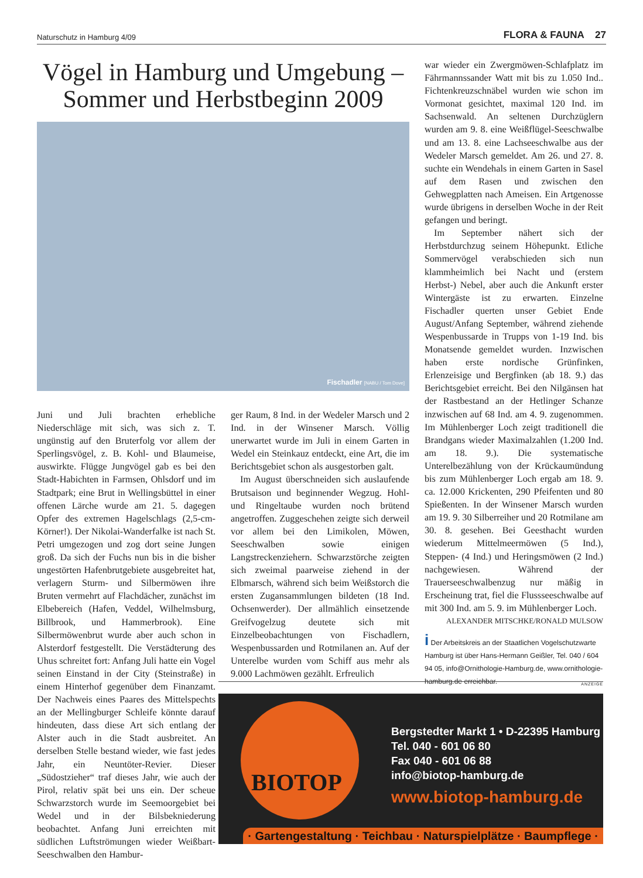Naturschutz in Hamburg 4/09 FLORA & FAUNA 27
Vögel in Hamburg und Umgebung – Sommer und Herbstbeginn 2009
Fischadler [NABU / Tom Dove]
Juni und Juli brachten erhebliche Niederschläge mit sich, was sich z. T. ungünstig auf den Bruterfolg vor allem der Sperlingsvögel, z. B. Kohl- und Blaumeise, auswirkte. Flügge Jungvögel gab es bei den Stadt-Habichten in Farmsen, Ohlsdorf und im Stadtpark; eine Brut in Wellingsbüttel in einer offenen Lärche wurde am 21. 5. dagegen Opfer des extremen Hagelschlags (2,5-cm-Körner!). Der Nikolai-Wanderfalke ist nach St. Petri umgezogen und zog dort seine Jungen groß. Da sich der Fuchs nun bis in die bisher ungestörten Hafenbrutgebiete ausgebreitet hat, verlagern Sturm- und Silbermöwen ihre Bruten vermehrt auf Flachdächer, zunächst im Elbebereich (Hafen, Veddel, Wilhelmsburg, Billbrook, und Hammerbrook). Eine Silbermöwenbrut wurde aber auch schon in Alsterdorf festgestellt. Die Verstädterung des Uhus schreitet fort: Anfang Juli hatte ein Vogel seinen Einstand in der City (Steinstraße) in einem Hinterhof gegenüber dem Finanzamt. Der Nachweis eines Paares des Mittelspechts an der Mellingburger Schleife könnte darauf hindeuten, dass diese Art sich entlang der Alster auch in die Stadt ausbreitet. An derselben Stelle bestand wieder, wie fast jedes Jahr, ein Neuntöter-Revier. Dieser „Südostzieher“ traf dieses Jahr, wie auch der Pirol, relativ spät bei uns ein. Der scheue Schwarzstorch wurde im Seemoorgebiet bei Wedel und in der Bilsbekniederung beobachtet. Anfang Juni erreichten mit südlichen Luftströmungen wieder Weißbart-Seeschwalben den Hambur-
ger Raum, 8 Ind. in der Wedeler Marsch und 2 Ind. in der Winsener Marsch. Völlig unerwartet wurde im Juli in einem Garten in Wedel ein Steinkauz entdeckt, eine Art, die im Berichtsgebiet schon als ausgestorben galt.
Im August überschneiden sich auslaufende Brutsaison und beginnender Wegzug. Hohl- und Ringeltaube wurden noch brütend angetroffen. Zuggeschehen zeigte sich derweil vor allem bei den Limikolen, Möwen, Seeschwalben sowie einigen Langstreckenziehern. Schwarzstörche zeigten sich zweimal paarweise ziehend in der Elbmarsch, während sich beim Weißstorch die ersten Zugansammlungen bildeten (18 Ind. Ochsenwerder). Der allmählich einsetzende Greifvogelzug deutete sich mit Einzelbeobachtungen von Fischadlern, Wespenbussarden und Rotmilanen an. Auf der Unterelbe wurden vom Schiff aus mehr als 9.000 Lachmöwen gezählt. Erfreulich
war wieder ein Zwergmöwen-Schlafplatz im Fährmannssander Watt mit bis zu 1.050 Ind.. Fichtenkreuzschnäbel wurden wie schon im Vormonat gesichtet, maximal 120 Ind. im Sachsenwald. An seltenen Durchzüglern wurden am 9. 8. eine Weißflügel-Seeschwalbe und am 13. 8. eine Lachseeschwalbe aus der Wedeler Marsch gemeldet. Am 26. und 27. 8. suchte ein Wendehals in einem Garten in Sasel auf dem Rasen und zwischen den Gehwegplatten nach Ameisen. Ein Artgenosse wurde übrigens in derselben Woche in der Reit gefangen und beringt.
Im September nähert sich der Herbstdurchzug seinem Höhepunkt. Etliche Sommervögel verabschieden sich nun klammheimlich bei Nacht und (erstem Herbst-) Nebel, aber auch die Ankunft erster Wintergäste ist zu erwarten. Einzelne Fischadler querten unser Gebiet Ende August/Anfang September, während ziehende Wespenbussarde in Trupps von 1-19 Ind. bis Monatsende gemeldet wurden. Inzwischen haben erste nordische Grünfinken, Erlenzeisige und Bergfinken (ab 18. 9.) das Berichtsgebiet erreicht. Bei den Nilgänsen hat der Rastbestand an der Hetlinger Schanze inzwischen auf 68 Ind. am 4. 9. zugenommen. Im Mühlenberger Loch zeigt traditionell die Brandgans wieder Maximalzahlen (1.200 Ind. am 18. 9.). Die systematische Unterelbezählung von der Krückaumündung bis zum Mühlenberger Loch ergab am 18. 9. ca. 12.000 Krickenten, 290 Pfeifenten und 80 Spießenten. In der Winsener Marsch wurden am 19. 9. 30 Silberreiher und 20 Rotmilane am 30. 8. gesehen. Bei Geesthacht wurden wiederum Mittelmeermöwen (5 Ind.), Steppen- (4 Ind.) und Heringsmöwen (2 Ind.) nachgewiesen. Während der Trauerseeschwalbenzug nur mäßig in Erscheinung trat, fiel die Flussseeschwalbe auf mit 300 Ind. am 5. 9. im Mühlenberger Loch.
ALEXANDER MITSCHKE/RONALD MULSOW
i Der Arbeitskreis an der Staatlichen Vogelschutzwarte Hamburg ist über Hans-Hermann Geißler, Tel. 040 / 604 94 05, info@Ornithologie-Hamburg.de, www.ornithologie-hamburg.de erreichbar.
ANZEIGE
BIOTOP
Bergstedter Markt 1 • D-22395 Hamburg
Tel. 040 - 601 06 80
Fax 040 - 601 06 88
info@biotop-hamburg.de
www.biotop-hamburg.de
· Gartengestaltung · Teichbau · Naturspielplätze · Baumpflege ·